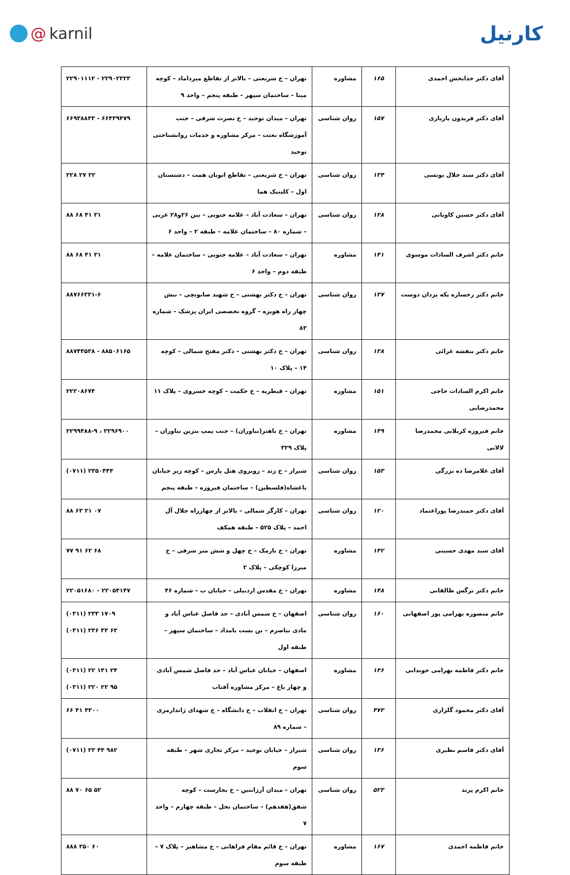@ karnil
کارنیل
| آقای دکتر خدابخش احمدی | ۱۶۵ | مشاوره | تهران – خ شریعتی – بالاتر از تقاطع میرداماد – کوچه مینا – ساختمان سپهر – طبقه پنجم – واحد ۹ | ۲۲۹۰۱۱۱۲ - ۲۲۹۰۲۳۲۳ |
| آقای دکتر فریدون یاریاری | ۱۵۷ | روان شناسی | تهران – میدان توحید – خ نصرت شرقی – جنب آموزشگاه بعثت – مرکز مشاوره و خدمات روانشناختی توحید | ۶۶۹۳۸۸۳۳ - ۶۶۴۳۹۴۷۹ |
| آقای دکتر سید جلال یونسی | ۱۳۴ | روان شناسی | تهران – خ شریعتی – تقاطع اتوبان همت – دشتستان اول – کلینیک هما | ۲۲۸ ۲۷ ۲۲ |
| آقای دکتر حسین کاویانی | ۱۲۸ | روان شناسی | تهران – سعادت آباد – علامه جنوبی – بین ۲۶و۲۸ غربی – شماره ۸۰ – ساختمان علامه – طبقه ۲ – واحد ۶ | ۸۸ ۶۸ ۴۱ ۳۱ |
| خانم دکتر اشرف السادات موسوی | ۱۴۱ | مشاوره | تهران – سعادت آباد – علامه جنوبی – ساختمان علامه – طبقه دوم – واحد ۶ | ۸۸ ۶۸ ۴۱ ۳۱ |
| خانم دکتر رخساره یکه یزدان دوست | ۱۳۷ | روان شناسی | تهران – خ دکتر بهشتی – خ شهید صابونچی – نبش چهار راه هویزه – گروه تخصصی ایران پزشک – شماره ۸۳ | ۸۸۷۶۶۳۳۱-۶ |
| خانم دکتر بنفشه غرائی | ۱۳۸ | روان شناسی | تهران – خ دکتر بهشتی – دکتر مفتح شمالی – کوچه ۱۴ – پلاک ۱۰ | ۸۸۷۴۴۵۳۸ - ۸۸۵۰۶۱۶۵ |
| خانم اکرم السادات حاجی محمدرضایی | ۱۵۱ | مشاوره | تهران – قیطریه – خ حکمت – کوچه خسروی – پلاک ۱۱ | ۲۲۲۰۸۶۷۴ |
| خانم فیروزه کربلایی محمدرضا لالانی | ۱۴۹ | مشاوره | تهران – خ باهنر(نیاوران) – جنب پمپ بنزین نیاوران – پلاک ۳۲۹ | ۲۲۹۹۴۸۸-۹ ، ۲۲۹۶۹۰۰ |
| آقای غلامرضا ده بزرگی | ۱۵۳ | روان شناسی | شیراز – خ زند – روبروی هتل پارس – کوچه زیر خیابان باغشاه(فلسطین) – ساختمان فیروزه – طبقه پنجم | (۰۷۱۱) ۲۳۵۰۴۴۴ |
| آقای دکتر حمیدرضا پوراعتماد | ۱۲۰ | روان شناسی | تهران – کارگر شمالی – بالاتر از چهارراه جلال آل احمد – پلاک ۵۲۵ – طبقه همکف | ۸۸ ۶۳ ۲۱ ۰۷ |
| آقای سید مهدی حسینی | ۱۴۲ | مشاوره | تهران – خ نارمک – خ چهل و شش متر شرقی – خ میرزا کوچکی – پلاک ۲ | ۷۷ ۹۱ ۶۲ ۶۸ |
| خانم دکتر نرگس طالقانی | ۱۴۸ | مشاوره | تهران – خ مقدس اردبیلی – خیابان ب – شماره ۴۶ | ۲۲۰۵۱۶۸۰ - ۲۲۰۵۴۱۴۷ |
| خانم منصوره بهرامی پور اصفهانی | ۱۶۰ | روان شناسی | اصفهان – خ شمس آبادی – حد فاصل عباس آباد و مادی نیاصرم – بن بست بامداد – ساختمان سپهر – طبقه اول | (۰۳۱۱) ۲۳۳ ۱۷۰۹ (۰۳۱۱) ۲۳۶ ۳۳ ۶۳ |
| خانم دکتر فاطمه بهرامی خوندابی | ۱۴۶ | مشاوره | اصفهان – خیابان عباس آباد – حد فاصل شمس آبادی و چهار باغ – مرکز مشاوره آفتاب | (۰۳۱۱) ۲۲ ۱۴۱ ۲۴ (۰۳۱۱) ۲۲۰ ۲۲ ۹۵ |
| آقای دکتر محمود گلزاری | ۴۷۳ | روان شناسی | تهران – خ انقلاب – خ دانشگاه – خ شهدای ژاندارمری – شماره ۸۹ | ۶۶ ۴۱ ۴۳۰۰ |
| آقای دکتر قاسم نظیری | ۱۳۶ | روان شناسی | شیراز – خیابان توحید – مرکز تجاری شهر – طبقه سوم | (۰۷۱۱) ۲۳ ۴۴ ۹۸۲ |
| خانم اکرم پرند | ۵۲۳ | روان شناسی | تهران – میدان آرژانتین – خ بخارست – کوچه شفق(هفدهم) – ساختمان نخل – طبقه چهارم – واحد ۷ | ۸۸ ۷۰ ۶۵ ۵۲ |
| خانم فاطمه احمدی | ۱۶۷ | مشاوره | تهران – خ قائم مقام فراهانی – خ مشاهیر – پلاک ۷ – طبقه سوم | ۸۸۸ ۳۵۰ ۶۰ |